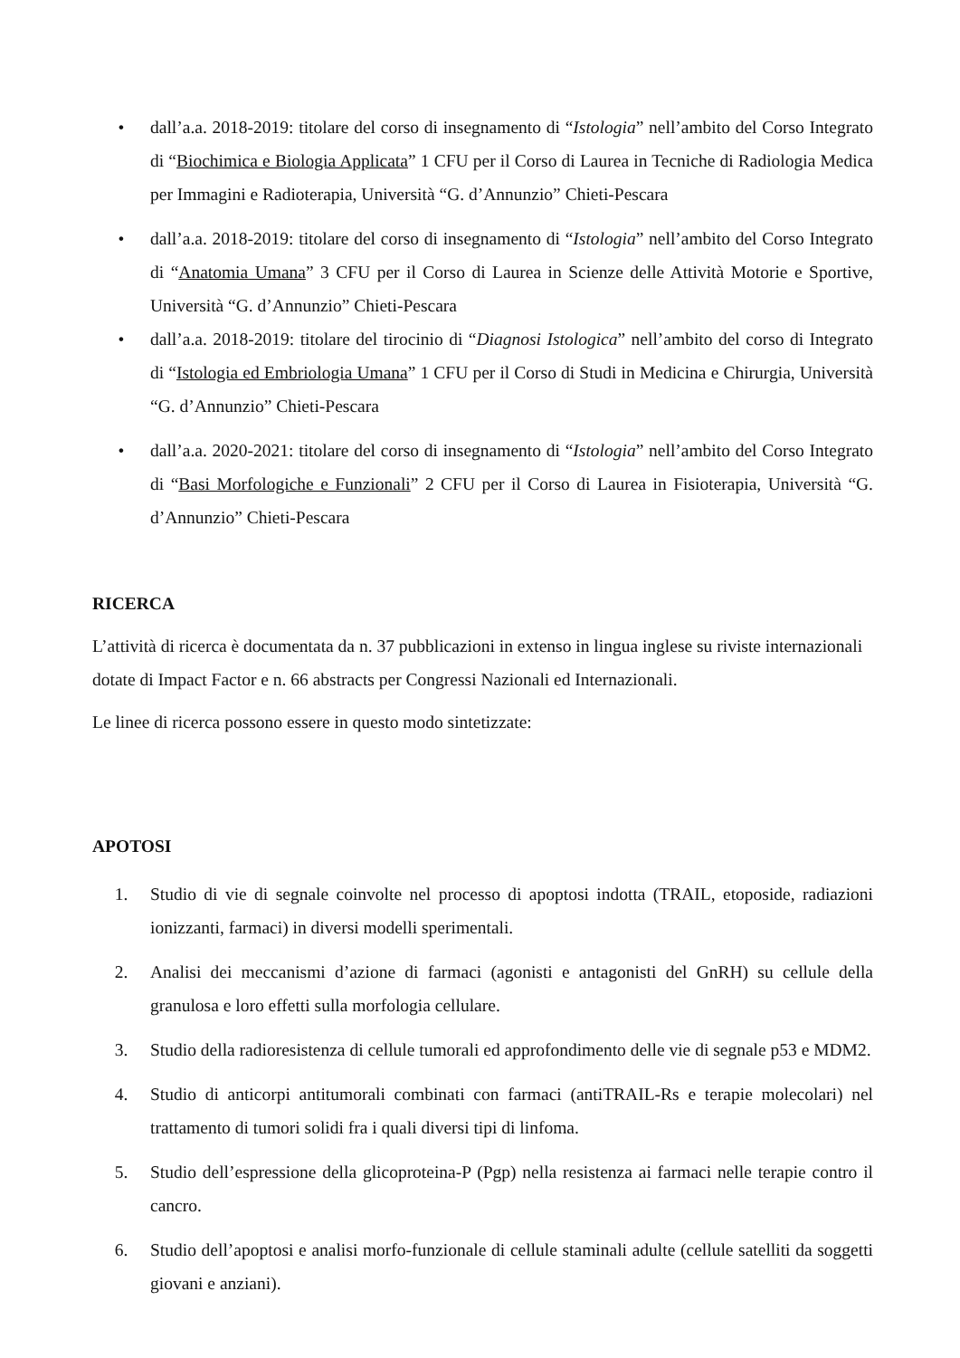• dall’a.a. 2018-2019: titolare del corso di insegnamento di “Istologia” nell’ambito del Corso Integrato di “Biochimica e Biologia Applicata” 1 CFU per il Corso di Laurea in Tecniche di Radiologia Medica per Immagini e Radioterapia, Università “G. d’Annunzio” Chieti-Pescara
• dall’a.a. 2018-2019: titolare del corso di insegnamento di “Istologia” nell’ambito del Corso Integrato di “Anatomia Umana” 3 CFU per il Corso di Laurea in Scienze delle Attività Motorie e Sportive, Università “G. d’Annunzio” Chieti-Pescara
• dall’a.a. 2018-2019: titolare del tirocinio di “Diagnosi Istologica” nell’ambito del corso di Integrato di “Istologia ed Embriologia Umana” 1 CFU per il Corso di Studi in Medicina e Chirurgia, Università “G. d’Annunzio” Chieti-Pescara
• dall’a.a. 2020-2021: titolare del corso di insegnamento di “Istologia” nell’ambito del Corso Integrato di “Basi Morfologiche e Funzionali” 2 CFU per il Corso di Laurea in Fisioterapia, Università “G. d’Annunzio” Chieti-Pescara
RICERCA
L’attività di ricerca è documentata da n. 37 pubblicazioni in extenso in lingua inglese su riviste internazionali dotate di Impact Factor e n. 66 abstracts per Congressi Nazionali ed Internazionali.
Le linee di ricerca possono essere in questo modo sintetizzate:
APOTOSI
1. Studio di vie di segnale coinvolte nel processo di apoptosi indotta (TRAIL, etoposide, radiazioni ionizzanti, farmaci) in diversi modelli sperimentali.
2. Analisi dei meccanismi d’azione di farmaci (agonisti e antagonisti del GnRH) su cellule della granulosa e loro effetti sulla morfologia cellulare.
3. Studio della radioresistenza di cellule tumorali ed approfondimento delle vie di segnale p53 e MDM2.
4. Studio di anticorpi antitumorali combinati con farmaci (antiTRAIL-Rs e terapie molecolari) nel trattamento di tumori solidi fra i quali diversi tipi di linfoma.
5. Studio dell’espressione della glicoproteina-P (Pgp) nella resistenza ai farmaci nelle terapie contro il cancro.
6. Studio dell’apoptosi e analisi morfo-funzionale di cellule staminali adulte (cellule satelliti da soggetti giovani e anziani).